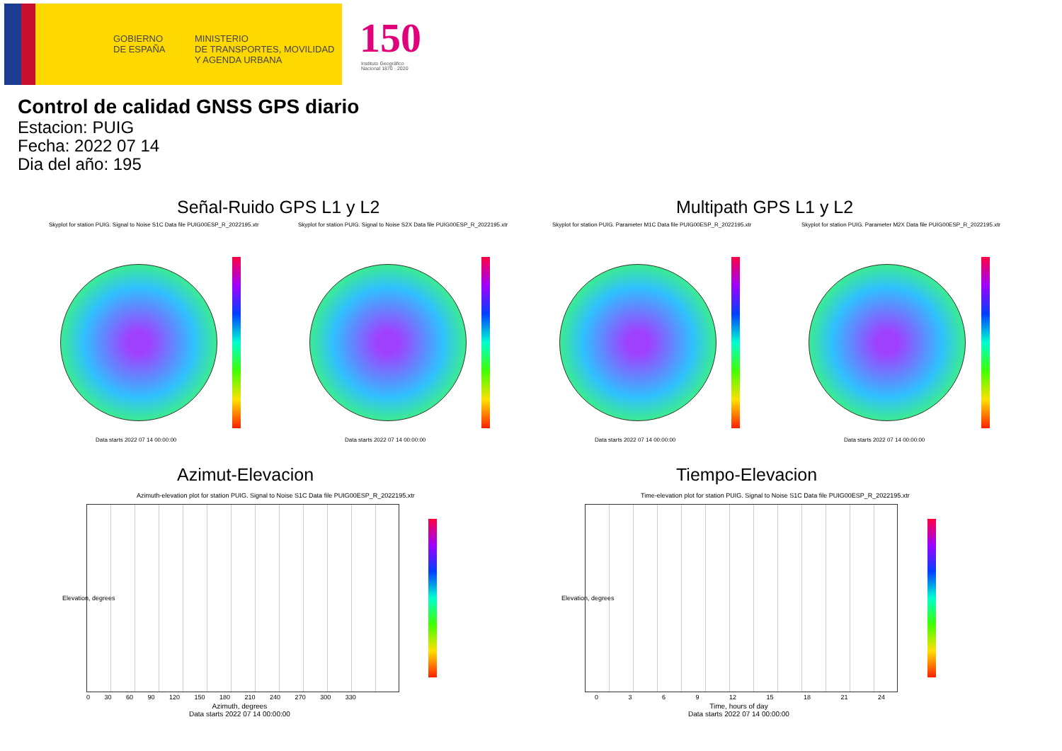GOBIERNO
DE ESPAÑA
MINISTERIO
DE TRANSPORTES, MOVILIDAD
Y AGENDA URBANA
150
Instituto Geográfico
Nacional 1870 · 2020
Control de calidad GNSS GPS diario
Estacion: PUIG
Fecha: 2022 07 14
Dia del año: 195
Señal-Ruido GPS L1 y L2 Multipath GPS L1 y L2
Skyplot for station PUIG. Signal to Noise S1C Data file PUIG00ESP_R_2022195.xtr
Skyplot for station PUIG. Signal to Noise S2X Data file PUIG00ESP_R_2022195.xtr
Skyplot for station PUIG. Parameter M1C Data file PUIG00ESP_R_2022195.xtr
Skyplot for station PUIG. Parameter M2X Data file PUIG00ESP_R_2022195.xtr
Data starts 2022 07 14 00:00:00
Data starts 2022 07 14 00:00:00
Data starts 2022 07 14 00:00:00
Data starts 2022 07 14 00:00:00
Azimut-Elevacion Tiempo-Elevacion
Azimuth-elevation plot for station PUIG. Signal to Noise S1C Data file PUIG00ESP_R_2022195.xtr
Time-elevation plot for station PUIG. Signal to Noise S1C Data file PUIG00ESP_R_2022195.xtr
0 30 60 90 120 150 180 210 240 270 300 330
Azimuth, degrees
Data starts 2022 07 14 00:00:00
0 3 6 9 12 15 18 21 24
Time, hours of day
Data starts 2022 07 14 00:00:00
Elevation, degrees Elevation, degrees